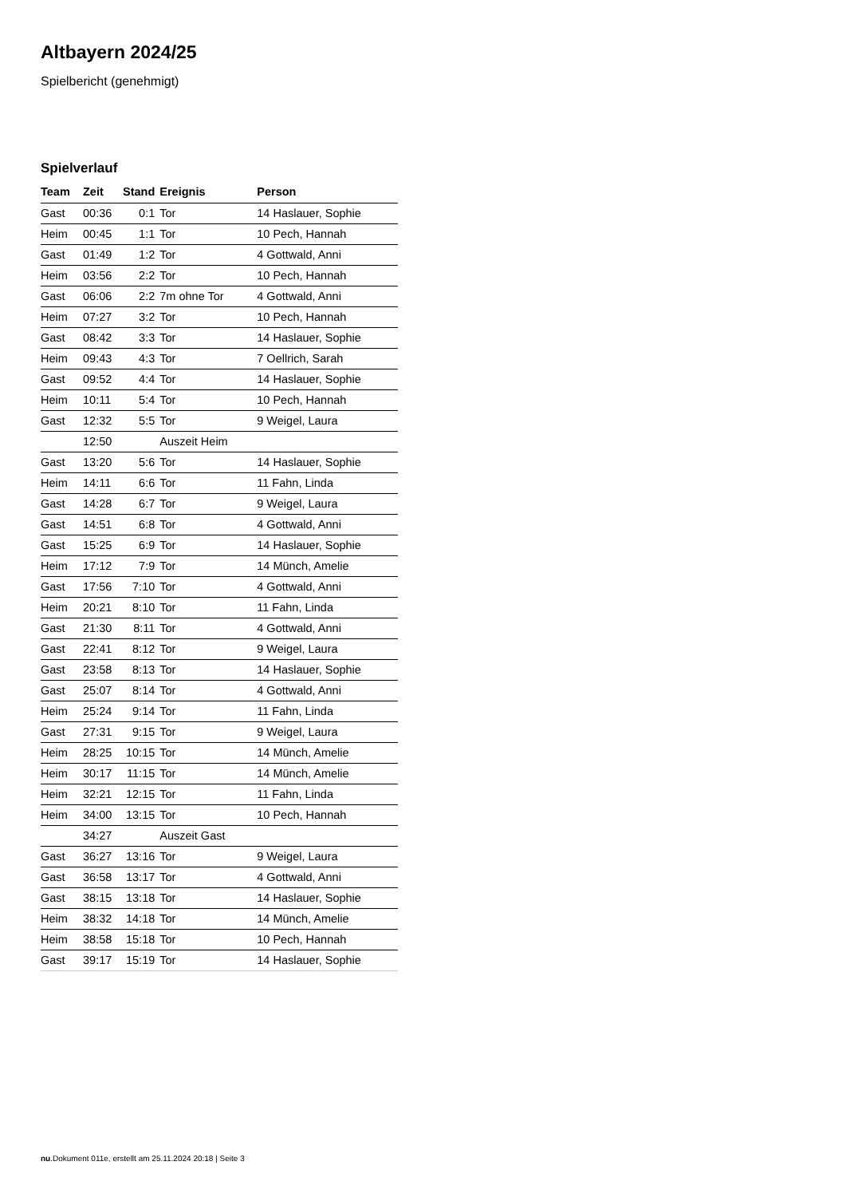Altbayern 2024/25
Spielbericht (genehmigt)
Spielverlauf
| Team | Zeit | Stand | Ereignis | Person |
| --- | --- | --- | --- | --- |
| Gast | 00:36 | 0:1 | Tor | 14 Haslauer, Sophie |
| Heim | 00:45 | 1:1 | Tor | 10 Pech, Hannah |
| Gast | 01:49 | 1:2 | Tor | 4 Gottwald, Anni |
| Heim | 03:56 | 2:2 | Tor | 10 Pech, Hannah |
| Gast | 06:06 | 2:2 | 7m ohne Tor | 4 Gottwald, Anni |
| Heim | 07:27 | 3:2 | Tor | 10 Pech, Hannah |
| Gast | 08:42 | 3:3 | Tor | 14 Haslauer, Sophie |
| Heim | 09:43 | 4:3 | Tor | 7 Oellrich, Sarah |
| Gast | 09:52 | 4:4 | Tor | 14 Haslauer, Sophie |
| Heim | 10:11 | 5:4 | Tor | 10 Pech, Hannah |
| Gast | 12:32 | 5:5 | Tor | 9 Weigel, Laura |
| | 12:50 | | Auszeit Heim | |
| Gast | 13:20 | 5:6 | Tor | 14 Haslauer, Sophie |
| Heim | 14:11 | 6:6 | Tor | 11 Fahn, Linda |
| Gast | 14:28 | 6:7 | Tor | 9 Weigel, Laura |
| Gast | 14:51 | 6:8 | Tor | 4 Gottwald, Anni |
| Gast | 15:25 | 6:9 | Tor | 14 Haslauer, Sophie |
| Heim | 17:12 | 7:9 | Tor | 14 Münch, Amelie |
| Gast | 17:56 | 7:10 | Tor | 4 Gottwald, Anni |
| Heim | 20:21 | 8:10 | Tor | 11 Fahn, Linda |
| Gast | 21:30 | 8:11 | Tor | 4 Gottwald, Anni |
| Gast | 22:41 | 8:12 | Tor | 9 Weigel, Laura |
| Gast | 23:58 | 8:13 | Tor | 14 Haslauer, Sophie |
| Gast | 25:07 | 8:14 | Tor | 4 Gottwald, Anni |
| Heim | 25:24 | 9:14 | Tor | 11 Fahn, Linda |
| Gast | 27:31 | 9:15 | Tor | 9 Weigel, Laura |
| Heim | 28:25 | 10:15 | Tor | 14 Münch, Amelie |
| Heim | 30:17 | 11:15 | Tor | 14 Münch, Amelie |
| Heim | 32:21 | 12:15 | Tor | 11 Fahn, Linda |
| Heim | 34:00 | 13:15 | Tor | 10 Pech, Hannah |
| | 34:27 | | Auszeit Gast | |
| Gast | 36:27 | 13:16 | Tor | 9 Weigel, Laura |
| Gast | 36:58 | 13:17 | Tor | 4 Gottwald, Anni |
| Gast | 38:15 | 13:18 | Tor | 14 Haslauer, Sophie |
| Heim | 38:32 | 14:18 | Tor | 14 Münch, Amelie |
| Heim | 38:58 | 15:18 | Tor | 10 Pech, Hannah |
| Gast | 39:17 | 15:19 | Tor | 14 Haslauer, Sophie |
nu.Dokument 011e, erstellt am 25.11.2024 20:18 | Seite 3